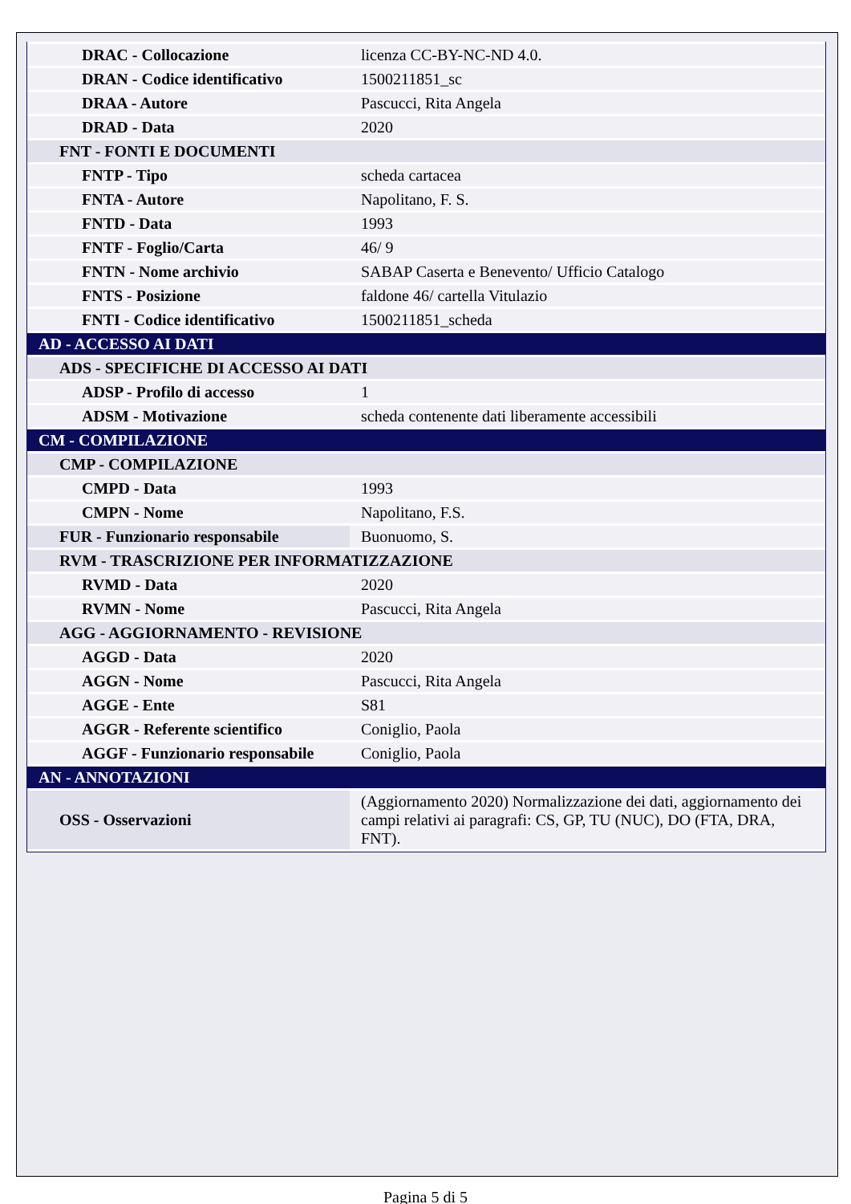| DRAC - Collocazione | licenza CC-BY-NC-ND 4.0. |
| DRAN - Codice identificativo | 1500211851_sc |
| DRAA - Autore | Pascucci, Rita Angela |
| DRAD - Data | 2020 |
| FNT - FONTI E DOCUMENTI | |
| FNTP - Tipo | scheda cartacea |
| FNTA - Autore | Napolitano, F. S. |
| FNTD - Data | 1993 |
| FNTF - Foglio/Carta | 46/ 9 |
| FNTN - Nome archivio | SABAP Caserta e Benevento/ Ufficio Catalogo |
| FNTS - Posizione | faldone 46/ cartella Vitulazio |
| FNTI - Codice identificativo | 1500211851_scheda |
| AD - ACCESSO AI DATI | |
| ADS - SPECIFICHE DI ACCESSO AI DATI | |
| ADSP - Profilo di accesso | 1 |
| ADSM - Motivazione | scheda contenente dati liberamente accessibili |
| CM - COMPILAZIONE | |
| CMP - COMPILAZIONE | |
| CMPD - Data | 1993 |
| CMPN - Nome | Napolitano, F.S. |
| FUR - Funzionario responsabile | Buonuomo, S. |
| RVM - TRASCRIZIONE PER INFORMATIZZAZIONE | |
| RVMD - Data | 2020 |
| RVMN - Nome | Pascucci, Rita Angela |
| AGG - AGGIORNAMENTO - REVISIONE | |
| AGGD - Data | 2020 |
| AGGN - Nome | Pascucci, Rita Angela |
| AGGE - Ente | S81 |
| AGGR - Referente scientifico | Coniglio, Paola |
| AGGF - Funzionario responsabile | Coniglio, Paola |
| AN - ANNOTAZIONI | |
| OSS - Osservazioni | (Aggiornamento 2020) Normalizzazione dei dati, aggiornamento dei campi relativi ai paragrafi: CS, GP, TU (NUC), DO (FTA, DRA, FNT). |
Pagina 5 di 5